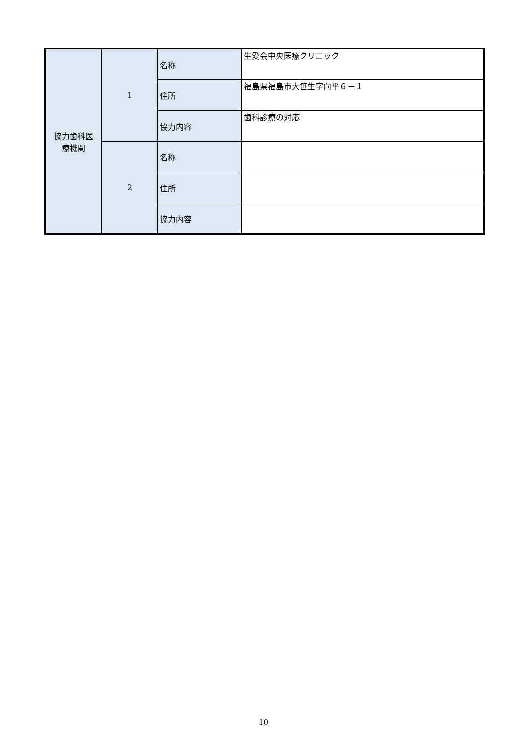| 協力歯科医 療機関 | 1 | 名称 | 生愛会中央医療クリニック |
| | | 住所 | 福島県福島市大笹生字向平６－１ |
| | | 協力内容 | 歯科診療の対応 |
| | 2 | 名称 | |
| | | 住所 | |
| | | 協力内容 | |
10